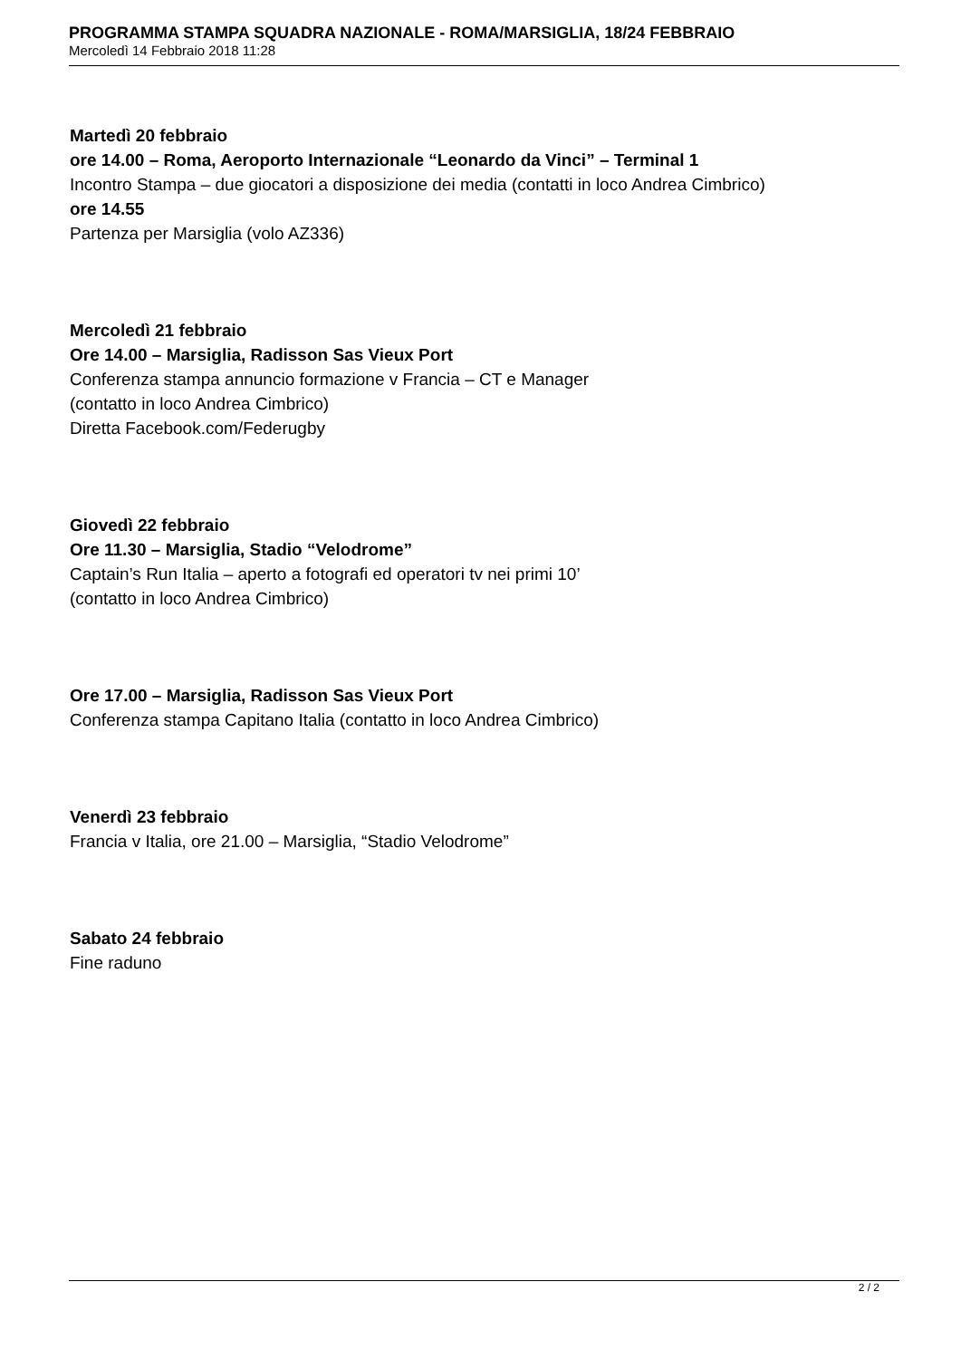PROGRAMMA STAMPA SQUADRA NAZIONALE - ROMA/MARSIGLIA, 18/24 FEBBRAIO
Mercoledì 14 Febbraio 2018 11:28
Martedì 20 febbraio
ore 14.00 – Roma, Aeroporto Internazionale “Leonardo da Vinci” – Terminal 1
Incontro Stampa – due giocatori a disposizione dei media (contatti in loco Andrea Cimbrico)
ore 14.55
Partenza per Marsiglia (volo AZ336)
Mercoledì 21 febbraio
Ore 14.00 – Marsiglia, Radisson Sas Vieux Port
Conferenza stampa annuncio formazione v Francia – CT e Manager
(contatto in loco Andrea Cimbrico)
Diretta Facebook.com/Federugby
Giovedì 22 febbraio
Ore 11.30 – Marsiglia, Stadio “Velodrome”
Captain’s Run Italia – aperto a fotografi ed operatori tv nei primi 10’
(contatto in loco Andrea Cimbrico)
Ore 17.00 – Marsiglia, Radisson Sas Vieux Port
Conferenza stampa Capitano Italia (contatto in loco Andrea Cimbrico)
Venerdì 23 febbraio
Francia v Italia, ore 21.00 – Marsiglia, “Stadio Velodrome”
Sabato 24 febbraio
Fine raduno
2 / 2